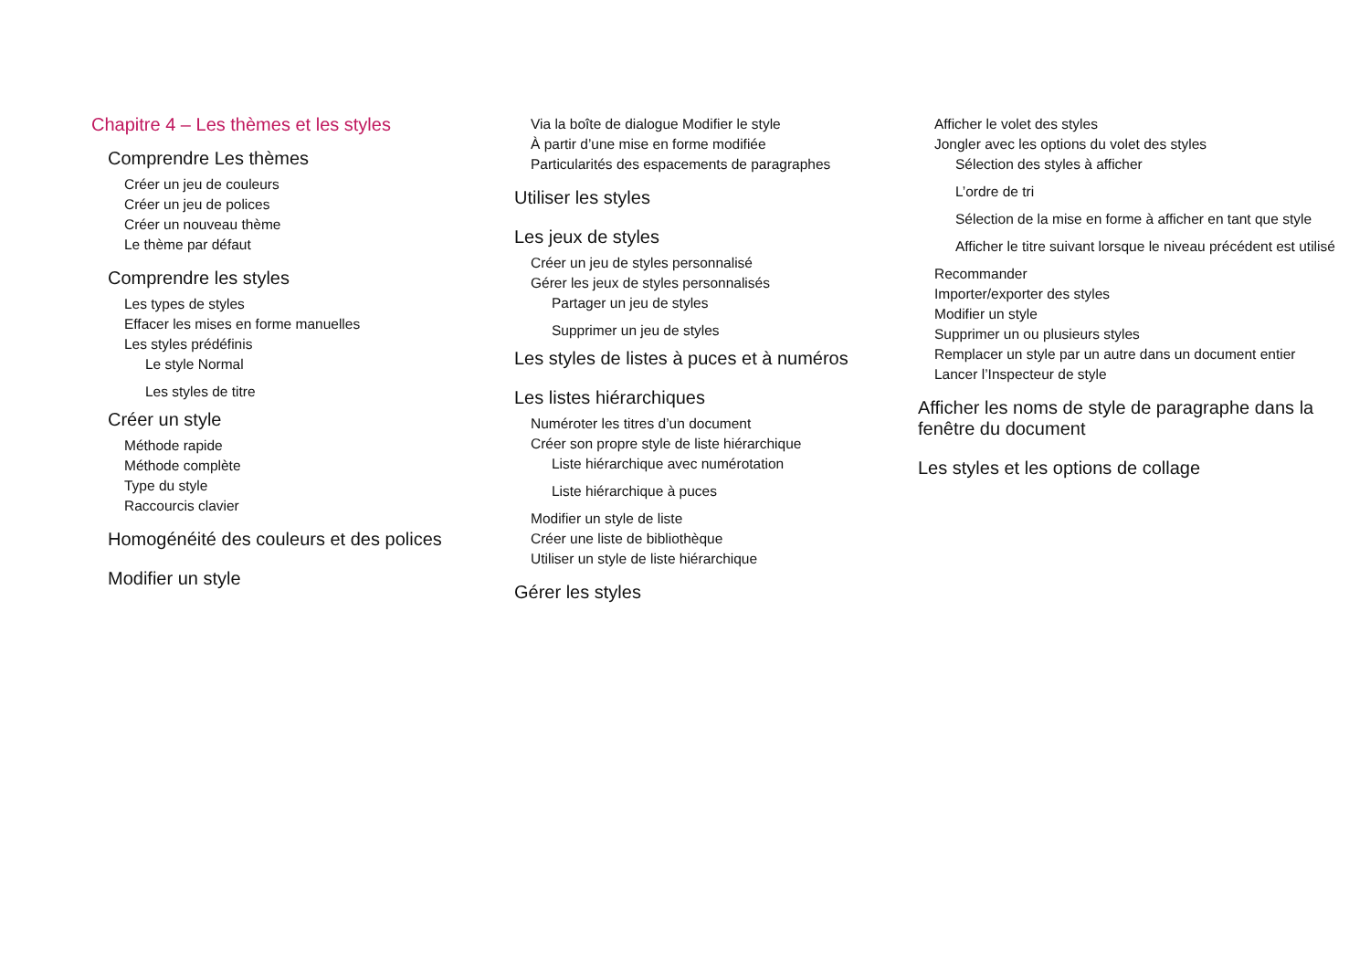Chapitre 4 – Les thèmes et les styles
Comprendre Les thèmes
Créer un jeu de couleurs
Créer un jeu de polices
Créer un nouveau thème
Le thème par défaut
Comprendre les styles
Les types de styles
Effacer les mises en forme manuelles
Les styles prédéfinis
Le style Normal
Les styles de titre
Créer un style
Méthode rapide
Méthode complète
Type du style
Raccourcis clavier
Homogénéité des couleurs et des polices
Modifier un style
Via la boîte de dialogue Modifier le style
À partir d’une mise en forme modifiée
Particularités des espacements de paragraphes
Utiliser les styles
Les jeux de styles
Créer un jeu de styles personnalisé
Gérer les jeux de styles personnalisés
Partager un jeu de styles
Supprimer un jeu de styles
Les styles de listes à puces et à numéros
Les listes hiérarchiques
Numéroter les titres d’un document
Créer son propre style de liste hiérarchique
Liste hiérarchique avec numérotation
Liste hiérarchique à puces
Modifier un style de liste
Créer une liste de bibliothèque
Utiliser un style de liste hiérarchique
Gérer les styles
Afficher le volet des styles
Jongler avec les options du volet des styles
Sélection des styles à afficher
L’ordre de tri
Sélection de la mise en forme à afficher en tant que style
Afficher le titre suivant lorsque le niveau précédent est utilisé
Recommander
Importer/exporter des styles
Modifier un style
Supprimer un ou plusieurs styles
Remplacer un style par un autre dans un document entier
Lancer l’Inspecteur de style
Afficher les noms de style de paragraphe dans la fenêtre du document
Les styles et les options de collage